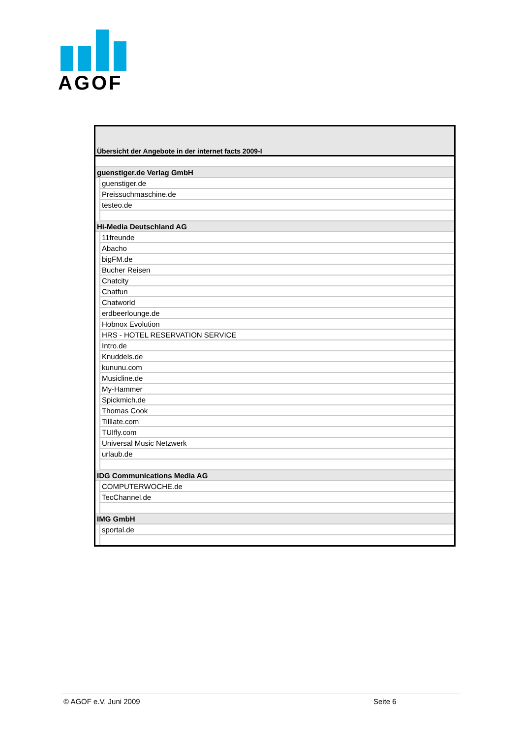AGOF
| Übersicht der Angebote in der internet facts 2009-I | |
| guenstiger.de Verlag GmbH | |
| | guenstiger.de |
| | Preissuchmaschine.de |
| | testeo.de |
| Hi-Media Deutschland AG | |
| | 11freunde |
| | Abacho |
| | bigFM.de |
| | Bucher Reisen |
| | Chatcity |
| | Chatfun |
| | Chatworld |
| | erdbeerlounge.de |
| | Hobnox Evolution |
| | HRS - HOTEL RESERVATION SERVICE |
| | Intro.de |
| | Knuddels.de |
| | kununu.com |
| | Musicline.de |
| | My-Hammer |
| | Spickmich.de |
| | Thomas Cook |
| | Tilllate.com |
| | TUIfly.com |
| | Universal Music Netzwerk |
| | urlaub.de |
| IDG Communications Media AG | |
| | COMPUTERWOCHE.de |
| | TecChannel.de |
| IMG GmbH | |
| | sportal.de |
© AGOF e.V. Juni 2009 Seite 6